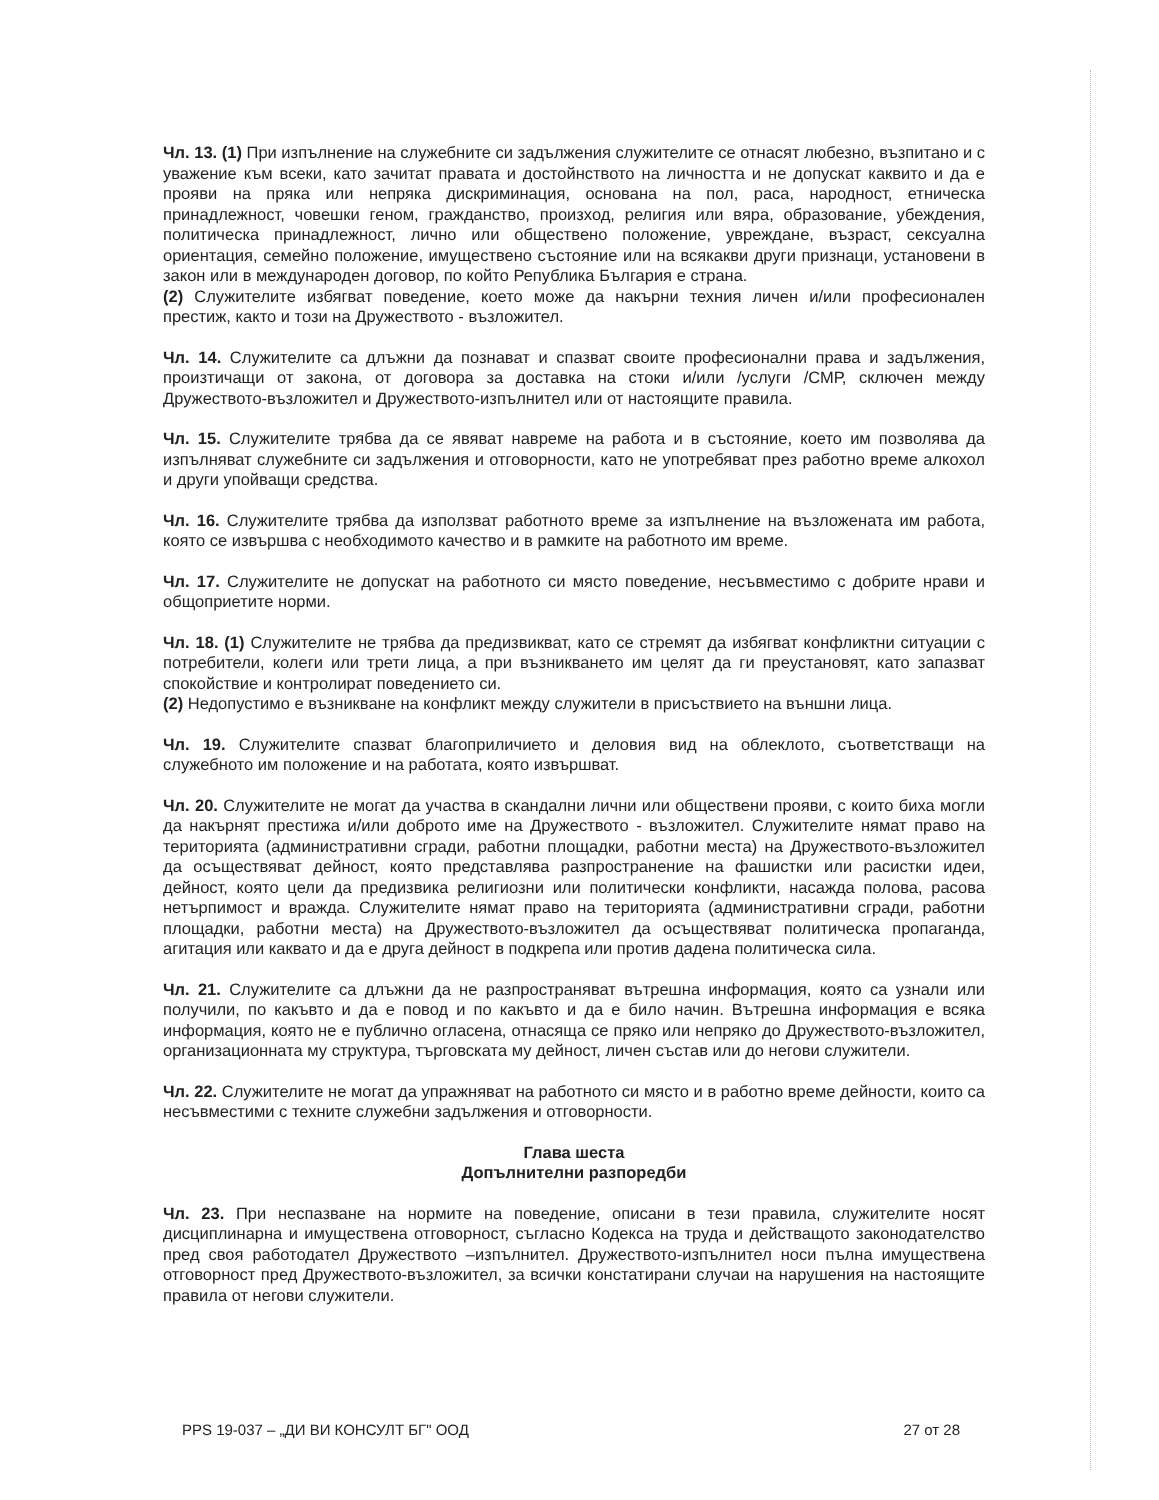Чл. 13. (1) При изпълнение на служебните си задължения служителите се отнасят любезно, възпитано и с уважение към всеки, като зачитат правата и достойнството на личността и не допускат каквито и да е прояви на пряка или непряка дискриминация, основана на пол, раса, народност, етническа принадлежност, човешки геном, гражданство, произход, религия или вяра, образование, убеждения, политическа принадлежност, лично или обществено положение, увреждане, възраст, сексуална ориентация, семейно положение, имуществено състояние или на всякакви други признаци, установени в закон или в международен договор, по който Република България е страна.
(2) Служителите избягват поведение, което може да накърни техния личен и/или професионален престиж, както и този на Дружеството - възложител.
Чл. 14. Служителите са длъжни да познават и спазват своите професионални права и задължения, произтичащи от закона, от договора за доставка на стоки и/или /услуги /СМР, сключен между Дружеството-възложител и Дружеството-изпълнител или от настоящите правила.
Чл. 15. Служителите трябва да се явяват навреме на работа и в състояние, което им позволява да изпълняват служебните си задължения и отговорности, като не употребяват през работно време алкохол и други упойващи средства.
Чл. 16. Служителите трябва да използват работното време за изпълнение на възложената им работа, която се извършва с необходимото качество и в рамките на работното им време.
Чл. 17. Служителите не допускат на работното си място поведение, несъвместимо с добрите нрави и общоприетите норми.
Чл. 18. (1) Служителите не трябва да предизвикват, като се стремят да избягват конфликтни ситуации с потребители, колеги или трети лица, а при възникването им целят да ги преустановят, като запазват спокойствие и контролират поведението си.
(2) Недопустимо е възникване на конфликт между служители в присъствието на външни лица.
Чл. 19. Служителите спазват благоприличието и деловия вид на облеклото, съответстващи на служебното им положение и на работата, която извършват.
Чл. 20. Служителите не могат да участва в скандални лични или обществени прояви, с които биха могли да накърнят престижа и/или доброто име на Дружеството - възложител. Служителите нямат право на територията (административни сгради, работни площадки, работни места) на Дружеството-възложител да осъществяват дейност, която представлява разпространение на фашистки или расистки идеи, дейност, която цели да предизвика религиозни или политически конфликти, насажда полова, расова нетърпимост и вражда. Служителите нямат право на територията (административни сгради, работни площадки, работни места) на Дружеството-възложител да осъществяват политическа пропаганда, агитация или каквато и да е друга дейност в подкрепа или против дадена политическа сила.
Чл. 21. Служителите са длъжни да не разпространяват вътрешна информация, която са узнали или получили, по какъвто и да е повод и по какъвто и да е било начин. Вътрешна информация е всяка информация, която не е публично огласена, отнасяща се пряко или непряко до Дружеството-възложител, организационната му структура, търговската му дейност, личен състав или до негови служители.
Чл. 22. Служителите не могат да упражняват на работното си място и в работно време дейности, които са несъвместими с техните служебни задължения и отговорности.
Глава шеста
Допълнителни разпоредби
Чл. 23. При неспазване на нормите на поведение, описани в тези правила, служителите носят дисциплинарна и имуществена отговорност, съгласно Кодекса на труда и действащото законодателство пред своя работодател Дружеството –изпълнител. Дружеството-изпълнител носи пълна имуществена отговорност пред Дружеството-възложител, за всички констатирани случаи на нарушения на настоящите правила от негови служители.
PPS 19-037 – „ДИ ВИ КОНСУЛТ БГ" ООД 27 от 28